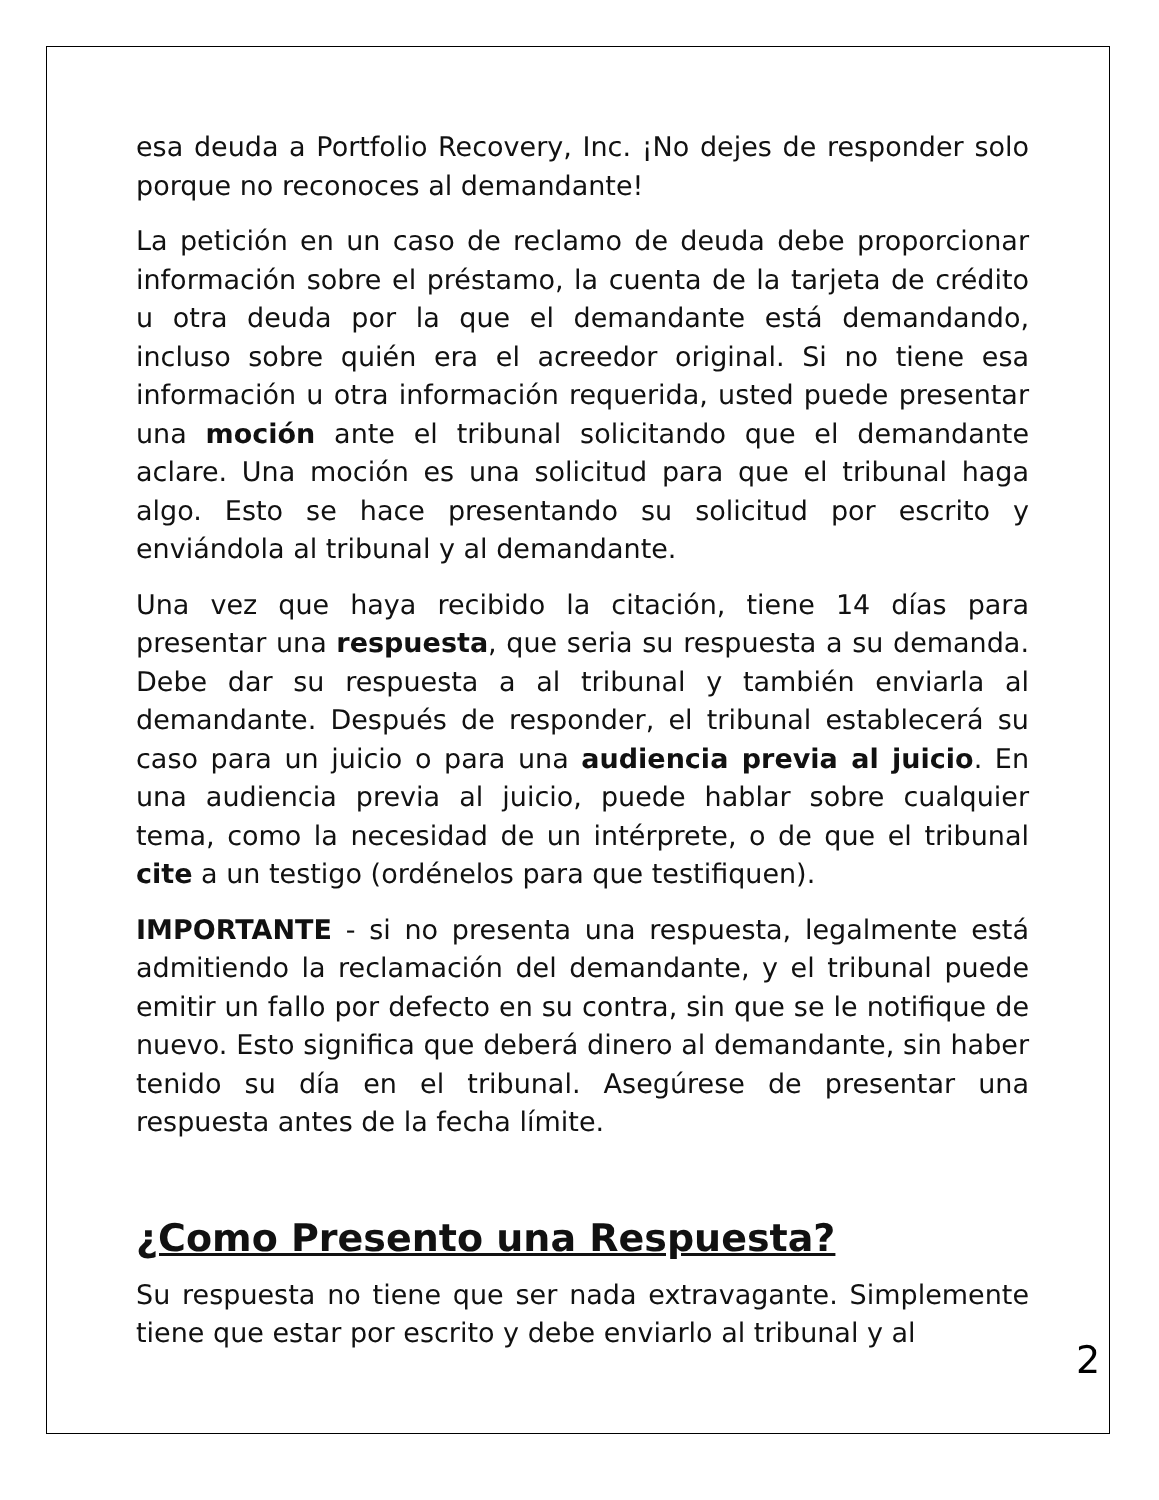esa deuda a Portfolio Recovery, Inc. ¡No dejes de responder solo porque no reconoces al demandante!
La petición en un caso de reclamo de deuda debe proporcionar información sobre el préstamo, la cuenta de la tarjeta de crédito u otra deuda por la que el demandante está demandando, incluso sobre quién era el acreedor original. Si no tiene esa información u otra información requerida, usted puede presentar una moción ante el tribunal solicitando que el demandante aclare. Una moción es una solicitud para que el tribunal haga algo. Esto se hace presentando su solicitud por escrito y enviándola al tribunal y al demandante.
Una vez que haya recibido la citación, tiene 14 días para presentar una respuesta, que seria su respuesta a su demanda. Debe dar su respuesta a al tribunal y también enviarla al demandante. Después de responder, el tribunal establecerá su caso para un juicio o para una audiencia previa al juicio. En una audiencia previa al juicio, puede hablar sobre cualquier tema, como la necesidad de un intérprete, o de que el tribunal cite a un testigo (ordénelos para que testifiquen).
IMPORTANTE - si no presenta una respuesta, legalmente está admitiendo la reclamación del demandante, y el tribunal puede emitir un fallo por defecto en su contra, sin que se le notifique de nuevo. Esto significa que deberá dinero al demandante, sin haber tenido su día en el tribunal. Asegúrese de presentar una respuesta antes de la fecha límite.
¿Como Presento una Respuesta?
Su respuesta no tiene que ser nada extravagante. Simplemente tiene que estar por escrito y debe enviarlo al tribunal y al
2